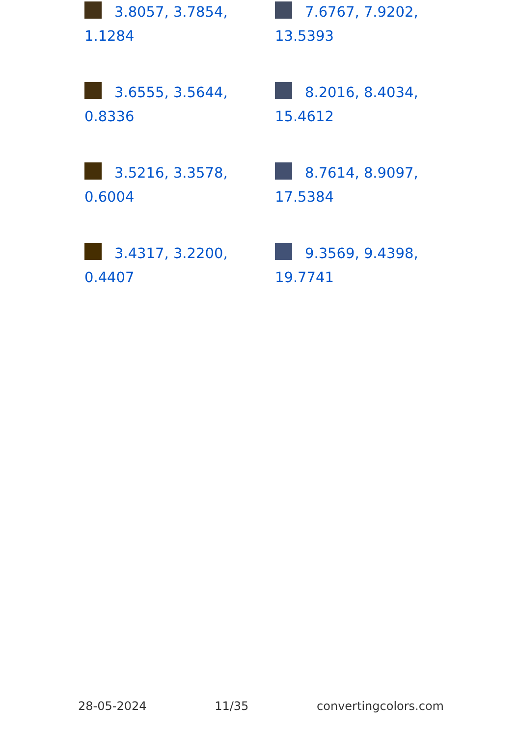3.8057, 3.7854, 1.1284
7.6767, 7.9202, 13.5393
3.6555, 3.5644, 0.8336
8.2016, 8.4034, 15.4612
3.5216, 3.3578, 0.6004
8.7614, 8.9097, 17.5384
3.4317, 3.2200, 0.4407
9.3569, 9.4398, 19.7741
28-05-2024 11/35 convertingcolors.com